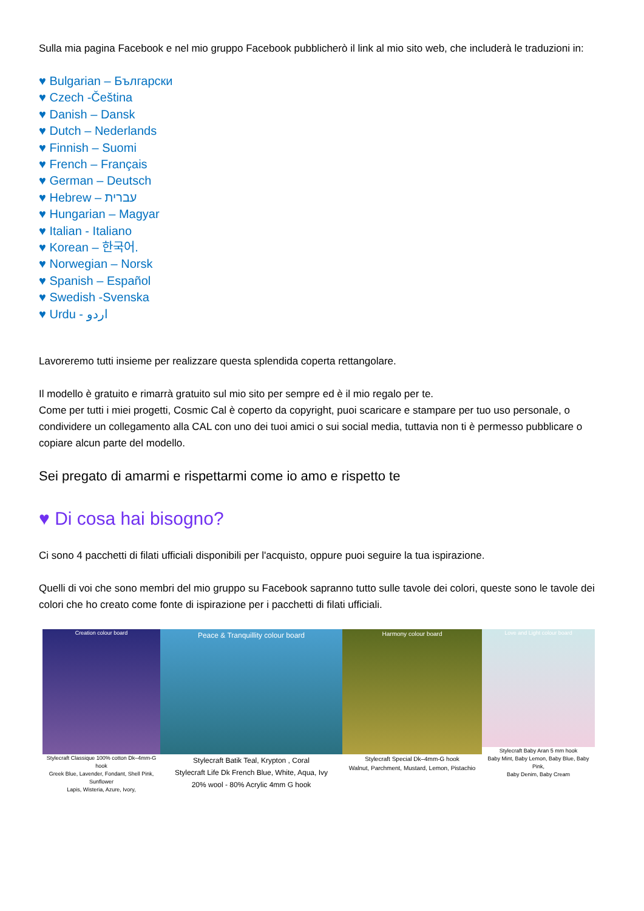Sulla mia pagina Facebook e nel mio gruppo Facebook pubblicherò il link al mio sito web, che includerà le traduzioni in:
♥ Bulgarian – Български
♥ Czech -Čeština
♥ Danish – Dansk
♥ Dutch – Nederlands
♥ Finnish – Suomi
♥ French – Français
♥ German – Deutsch
♥ Hebrew – עברית
♥ Hungarian – Magyar
♥ Italian - Italiano
♥ Korean – 한국어.
♥ Norwegian – Norsk
♥ Spanish – Español
♥ Swedish -Svenska
♥ Urdu - اردو
Lavoreremo tutti insieme per realizzare questa splendida coperta rettangolare.
Il modello è gratuito e rimarrà gratuito sul mio sito per sempre ed è il mio regalo per te.
Come per tutti i miei progetti, Cosmic Cal è coperto da copyright, puoi scaricare e stampare per tuo uso personale, o condividere un collegamento alla CAL con uno dei tuoi amici o sui social media, tuttavia non ti è permesso pubblicare o copiare alcun parte del modello.
Sei pregato di amarmi e rispettarmi come io amo e rispetto te
♥ Di cosa hai bisogno?
Ci sono 4 pacchetti di filati ufficiali disponibili per l'acquisto, oppure puoi seguire la tua ispirazione.
Quelli di voi che sono membri del mio gruppo su Facebook sapranno tutto sulle tavole dei colori, queste sono le tavole dei colori che ho creato come fonte di ispirazione per i pacchetti di filati ufficiali.
Creation colour board
Stylecraft Classique 100% cotton Dk–4mm-G hook
Greek Blue, Lavender, Fondant, Shell Pink, Sunflower
Lapis, Wisteria, Azure, Ivory,
Peace & Tranquillity colour board
Stylecraft Batik Teal, Krypton , Coral
Stylecraft Life Dk French Blue, White, Aqua, Ivy
20% wool - 80% Acrylic 4mm G hook
Harmony colour board
Stylecraft Special Dk–4mm-G hook
Walnut, Parchment, Mustard, Lemon, Pistachio
Love and Light colour board
Stylecraft Baby Aran 5 mm hook
Baby Mint, Baby Lemon, Baby Blue, Baby Pink,
Baby Denim, Baby Cream